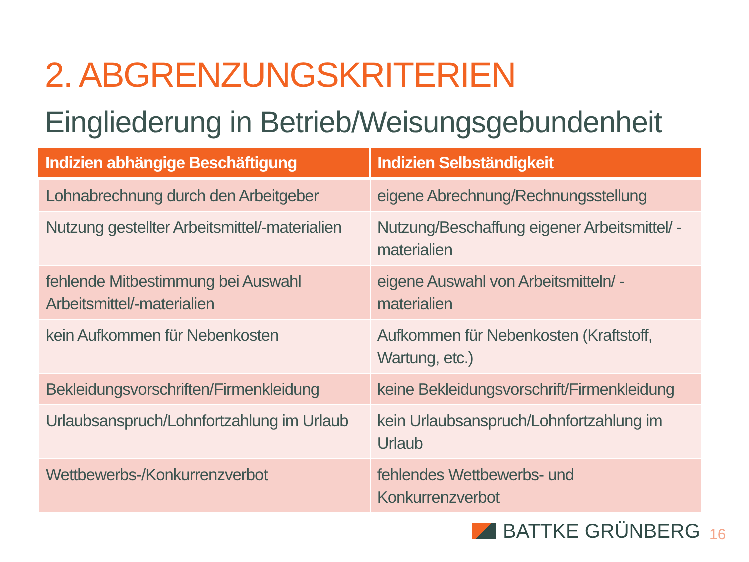2. ABGRENZUNGSKRITERIEN
Eingliederung in Betrieb/Weisungsgebundenheit
| Indizien abhängige Beschäftigung | Indizien Selbständigkeit |
| --- | --- |
| Lohnabrechnung durch den Arbeitgeber | eigene Abrechnung/Rechnungsstellung |
| Nutzung gestellter Arbeitsmittel/-materialien | Nutzung/Beschaffung eigener Arbeitsmittel/ -materialien |
| fehlende Mitbestimmung bei Auswahl Arbeitsmittel/-materialien | eigene Auswahl von Arbeitsmitteln/ -materialien |
| kein Aufkommen für Nebenkosten | Aufkommen für Nebenkosten (Kraftstoff, Wartung, etc.) |
| Bekleidungsvorschriften/Firmenkleidung | keine Bekleidungsvorschrift/Firmenkleidung |
| Urlaubsanspruch/Lohnfortzahlung im Urlaub | kein Urlaubsanspruch/Lohnfortzahlung im Urlaub |
| Wettbewerbs-/Konkurrenzverbot | fehlendes Wettbewerbs- und Konkurrenzverbot |
BATTKE GRÜNBERG 16